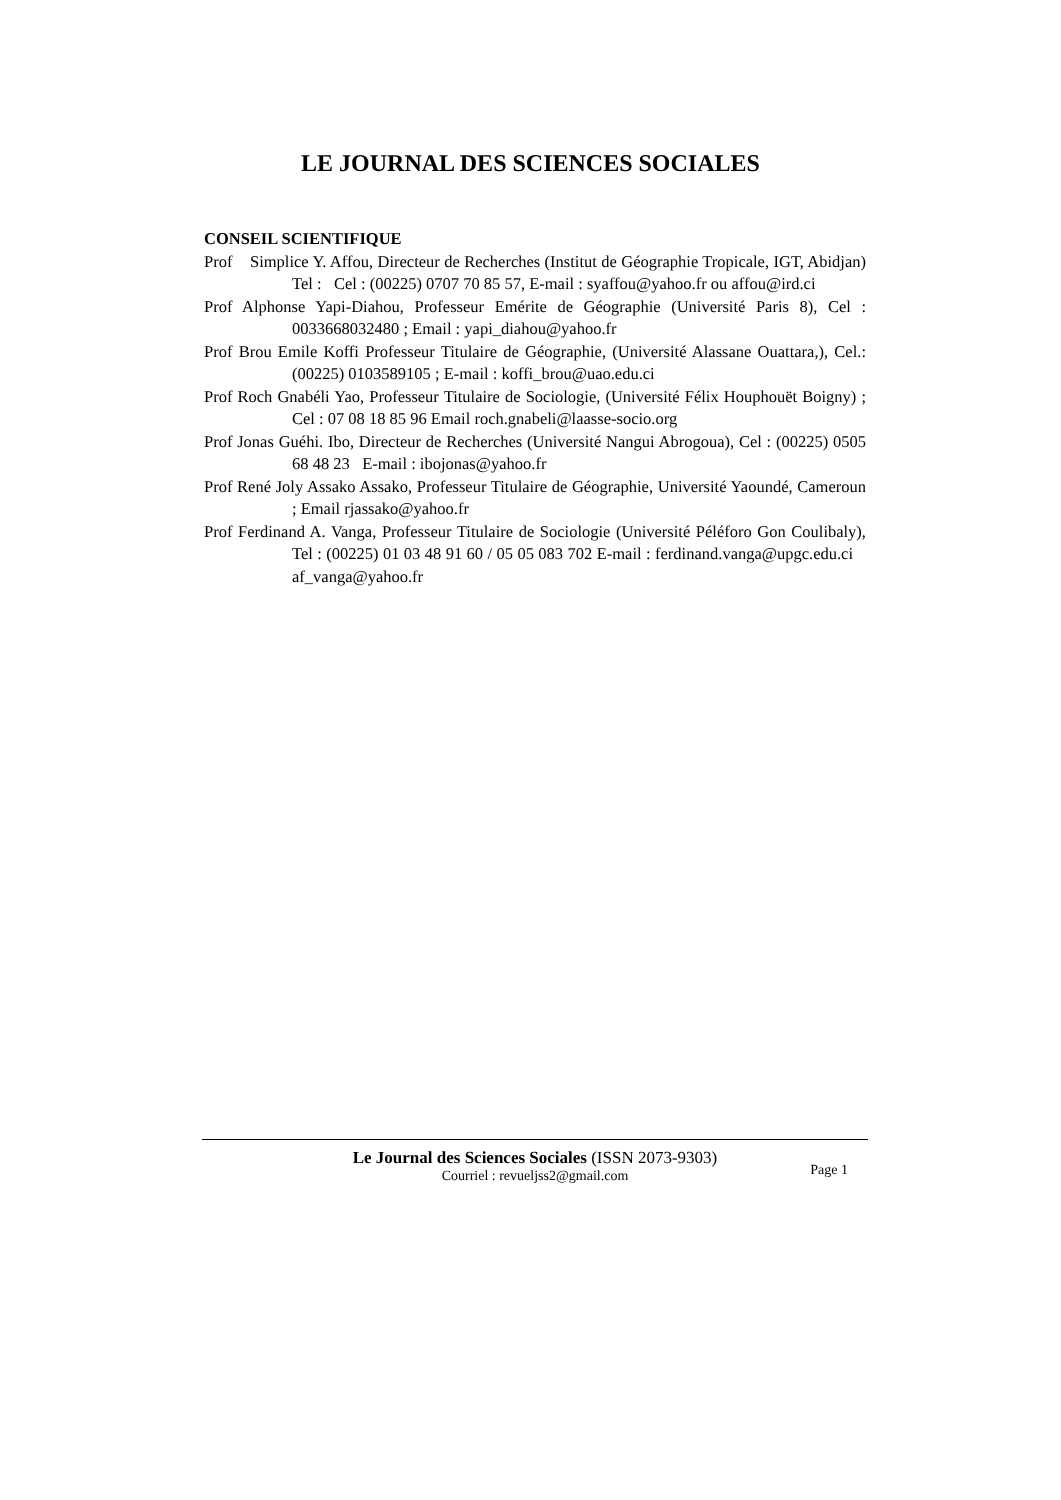LE JOURNAL DES SCIENCES SOCIALES
CONSEIL SCIENTIFIQUE
Prof Simplice Y. Affou, Directeur de Recherches (Institut de Géographie Tropicale, IGT, Abidjan) Tel : Cel : (00225) 0707 70 85 57, E-mail : syaffou@yahoo.fr ou affou@ird.ci
Prof Alphonse Yapi-Diahou, Professeur Emérite de Géographie (Université Paris 8), Cel : 0033668032480 ; Email : yapi_diahou@yahoo.fr
Prof Brou Emile Koffi Professeur Titulaire de Géographie, (Université Alassane Ouattara,), Cel.: (00225) 0103589105 ; E-mail : koffi_brou@uao.edu.ci
Prof Roch Gnabéli Yao, Professeur Titulaire de Sociologie, (Université Félix Houphouët Boigny) ; Cel : 07 08 18 85 96 Email roch.gnabeli@laasse-socio.org
Prof Jonas Guéhi. Ibo, Directeur de Recherches (Université Nangui Abrogoua), Cel : (00225) 0505 68 48 23 E-mail : ibojonas@yahoo.fr
Prof René Joly Assako Assako, Professeur Titulaire de Géographie, Université Yaoundé, Cameroun ; Email rjassako@yahoo.fr
Prof Ferdinand A. Vanga, Professeur Titulaire de Sociologie (Université Péléforo Gon Coulibaly), Tel : (00225) 01 03 48 91 60 / 05 05 083 702 E-mail : ferdinand.vanga@upgc.edu.ci af_vanga@yahoo.fr
Le Journal des Sciences Sociales (ISSN 2073-9303)
Courriel : revueljss2@gmail.com
Page 1